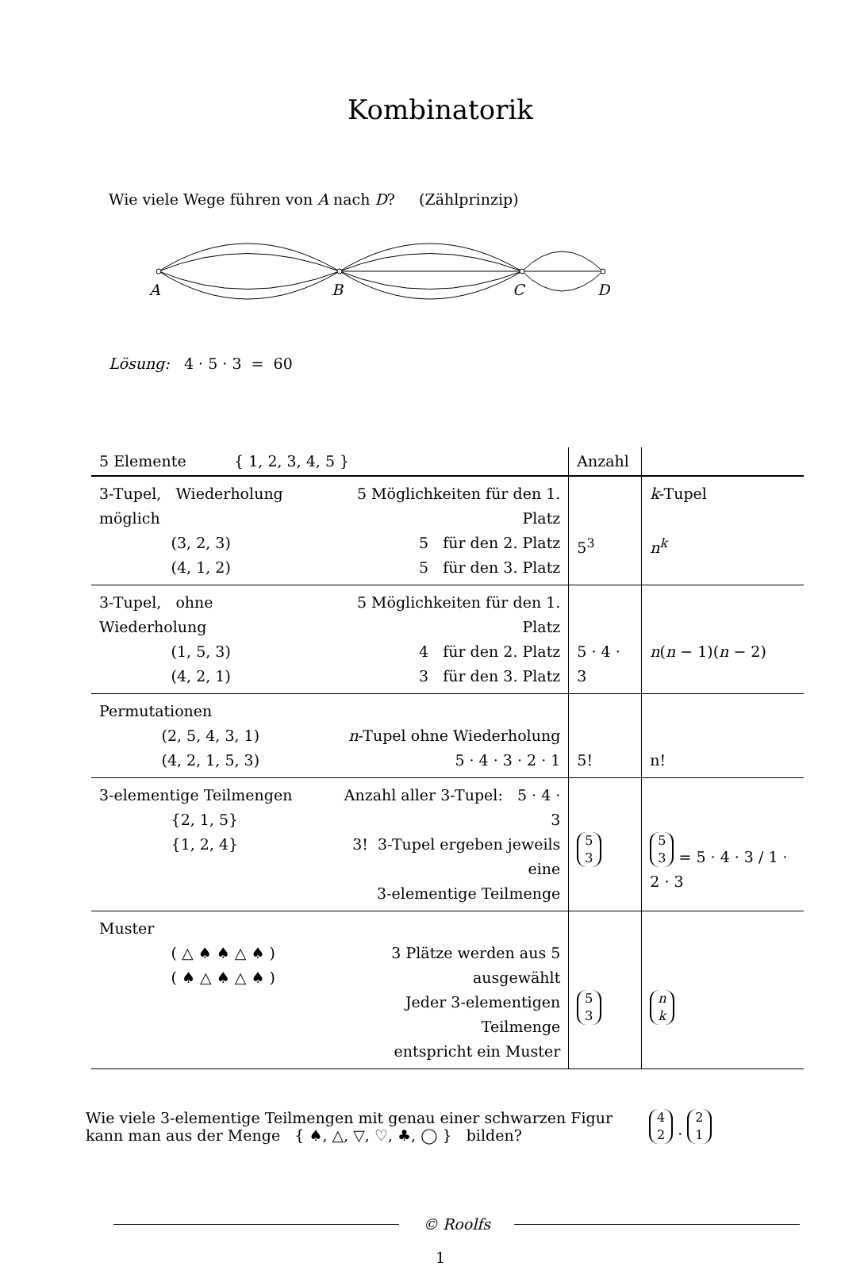Kombinatorik
Wie viele Wege führen von A nach D? (Zählprinzip)
A
B
C
D
Lösung: 4 · 5 · 3 = 60
| 5 Elemente { 1, 2, 3, 4, 5 } | | Anzahl | |
| 3-Tupel, Wiederholung möglich (3, 2, 3) (4, 1, 2) | 5 Möglichkeiten für den 1. Platz 5 für den 2. Platz 5 für den 3. Platz | 5<sup>3</sup> | k -Tupel n<sup>k</sup> |
| 3-Tupel, ohne Wiederholung (1, 5, 3) (4, 2, 1) | 5 Möglichkeiten für den 1. Platz 4 für den 2. Platz 3 für den 3. Platz | 5 · 4 · 3 | n ( n − 1)( n − 2) |
| Permutationen (2, 5, 4, 3, 1) (4, 2, 1, 5, 3) | n -Tupel ohne Wiederholung 5 · 4 · 3 · 2 · 1 | 5! | n! |
| 3-elementige Teilmengen {2, 1, 5} {1, 2, 4} | Anzahl aller 3-Tupel: 5 · 4 · 3 3! 3-Tupel ergeben jeweils eine 3-elementige Teilmenge | 5 3 | 5 3 = 5 · 4 · 3 / 1 · 2 · 3 |
| Muster ( △ ♠ ♠ △ ♠ ) ( ♠ △ ♠ △ ♠ ) | 3 Plätze werden aus 5 ausgewählt Jeder 3-elementigen Teilmenge entspricht ein Muster | 5 3 | n k |
Wie viele 3-elementige Teilmengen mit genau einer schwarzen Figur
kann man aus der Menge { ♠, △, ▽, ♡, ♣, ◯ } bilden?
4
2 · 2
1
© Roolfs
1